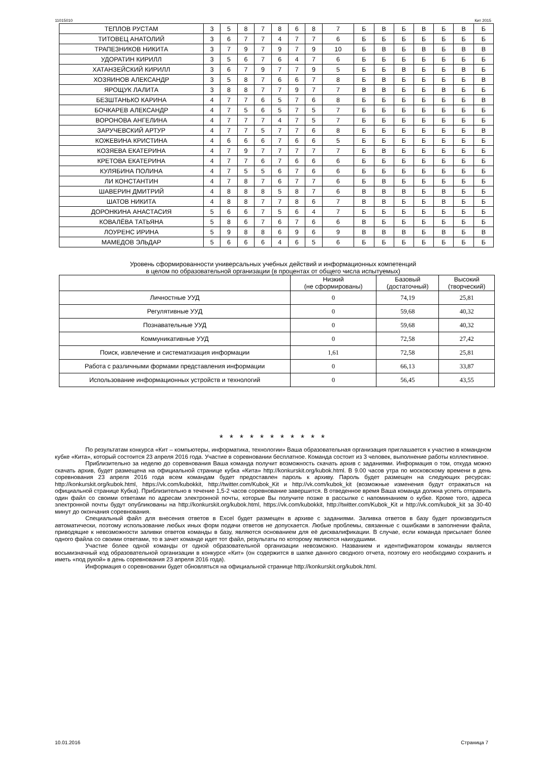11015010 Кит 2015
| ТЕПЛОВ РУСТАМ | 3 | 5 | 8 | 7 | 8 | 6 | 8 | 7 | Б | В | Б | В | Б | В | Б |
| ТИТОВЕЦ АНАТОЛИЙ | 3 | 6 | 7 | 7 | 4 | 7 | 7 | 6 | Б | Б | Б | Б | Б | Б | Б |
| ТРАПЕЗНИКОВ НИКИТА | 3 | 7 | 9 | 7 | 9 | 7 | 9 | 10 | Б | В | Б | В | Б | В | В |
| УДОРАТИН КИРИЛЛ | 3 | 5 | 6 | 7 | 6 | 4 | 7 | 6 | Б | Б | Б | Б | Б | Б | Б |
| ХАТАНЗЕЙСКИЙ КИРИЛЛ | 3 | 6 | 7 | 9 | 7 | 7 | 9 | 5 | Б | Б | В | Б | Б | В | Б |
| ХОЗЯИНОВ АЛЕКСАНДР | 3 | 5 | 8 | 7 | 6 | 6 | 7 | 8 | Б | В | Б | Б | Б | Б | В |
| ЯРОЩУК ЛАЛИТА | 3 | 8 | 8 | 7 | 7 | 9 | 7 | 7 | В | В | Б | Б | В | Б | Б |
| БЕЗШТАНЬКО КАРИНА | 4 | 7 | 7 | 6 | 5 | 7 | 6 | 8 | Б | Б | Б | Б | Б | Б | В |
| БОЧКАРЕВ АЛЕКСАНДР | 4 | 7 | 5 | 6 | 5 | 7 | 5 | 7 | Б | Б | Б | Б | Б | Б | Б |
| ВОРОНОВА АНГЕЛИНА | 4 | 7 | 7 | 7 | 4 | 7 | 5 | 7 | Б | Б | Б | Б | Б | Б | Б |
| ЗАРУЧЕВСКИЙ АРТУР | 4 | 7 | 7 | 5 | 7 | 7 | 6 | 8 | Б | Б | Б | Б | Б | Б | В |
| КОЖЕВИНА КРИСТИНА | 4 | 6 | 6 | 6 | 7 | 6 | 6 | 5 | Б | Б | Б | Б | Б | Б | Б |
| КОЗЯЕВА ЕКАТЕРИНА | 4 | 7 | 9 | 7 | 7 | 7 | 7 | 7 | Б | В | Б | Б | Б | Б | Б |
| КРЕТОВА ЕКАТЕРИНА | 4 | 7 | 7 | 6 | 7 | 6 | 6 | 6 | Б | Б | Б | Б | Б | Б | Б |
| КУЛЯБИНА ПОЛИНА | 4 | 7 | 5 | 5 | 6 | 7 | 6 | 6 | Б | Б | Б | Б | Б | Б | Б |
| ЛИ КОНСТАНТИН | 4 | 7 | 8 | 7 | 6 | 7 | 7 | 6 | Б | В | Б | Б | Б | Б | Б |
| ШАВЕРИН ДМИТРИЙ | 4 | 8 | 8 | 8 | 5 | 8 | 7 | 6 | В | В | В | Б | В | Б | Б |
| ШАТОВ НИКИТА | 4 | 8 | 8 | 7 | 7 | 8 | 6 | 7 | В | В | Б | Б | В | Б | Б |
| ДОРОНКИНА АНАСТАСИЯ | 5 | 6 | 6 | 7 | 5 | 6 | 4 | 7 | Б | Б | Б | Б | Б | Б | Б |
| КОВАЛЁВА ТАТЬЯНА | 5 | 8 | 6 | 7 | 6 | 7 | 6 | 6 | В | Б | Б | Б | Б | Б | Б |
| ЛОУРЕНС ИРИНА | 5 | 9 | 8 | 8 | 6 | 9 | 6 | 9 | В | В | В | Б | В | Б | В |
| МАМЕДОВ ЭЛЬДАР | 5 | 6 | 6 | 6 | 4 | 6 | 5 | 6 | Б | Б | Б | Б | Б | Б | Б |
Уровень сформированности универсальных учебных действий и информационных компетенций
в целом по образовательной организации (в процентах от общего числа испытуемых)
| | Низкий (не сформированы) | Базовый (достаточный) | Высокий (творческий) |
| --- | --- | --- | --- |
| Личностные УУД | 0 | 74,19 | 25,81 |
| Регулятивные УУД | 0 | 59,68 | 40,32 |
| Познавательные УУД | 0 | 59,68 | 40,32 |
| Коммуникативные УУД | 0 | 72,58 | 27,42 |
| Поиск, извлечение и систематизация информации | 1,61 | 72,58 | 25,81 |
| Работа с различными формами представления информации | 0 | 66,13 | 33,87 |
| Использование информационных устройств и технологий | 0 | 56,45 | 43,55 |
* * * * * * * * * * *
По результатам конкурса «Кит – компьютеры, информатика, технологии» Ваша образовательная организация приглашается к участию в командном кубке «Кита», который состоится 23 апреля 2016 года. Участие в соревновании бесплатное. Команда состоит из 3 человек, выполнение работы коллективное.
Приблизительно за неделю до соревнования Ваша команда получит возможность скачать архив с заданиями. Информация о том, откуда можно скачать архив, будет размещена на официальной странице кубка «Кита» http://konkurskit.org/kubok.html. В 9.00 часов утра по московскому времени в день соревнования 23 апреля 2016 года всем командам будет предоставлен пароль к архиву. Пароль будет размещен на следующих ресурсах: http://konkurskit.org/kubok.html, https://vk.com/kubokkit, http://twitter.com/Kubok_Kit и http://vk.com/kubok_kit (возможные изменения будут отражаться на официальной странице Кубка). Приблизительно в течение 1,5-2 часов соревнование завершится. В отведенное время Ваша команда должна успеть отправить один файл со своими ответами по адресам электронной почты, которые Вы получите позже в рассылке с напоминанием о кубке. Кроме того, адреса электронной почты будут опубликованы на http://konkurskit.org/kubok.html, https://vk.com/kubokkit, http://twitter.com/Kubok_Kit и http://vk.com/kubok_kit за 30-40 минут до окончания соревнования.
Специальный файл для внесения ответов в Excel будет размещен в архиве с заданиями. Заливка ответов в базу будет производиться автоматически, поэтому использование любых иных форм подачи ответов не допускается. Любые проблемы, связанные с ошибками в заполнении файла, приводящие к невозможности заливки ответов команды в базу, являются основанием для её дисквалификации. В случае, если команда присылает более одного файла со своими ответами, то в зачет команде идет тот файл, результаты по которому являются наихудшими.
Участие более одной команды от одной образовательной организации невозможно. Названием и идентификатором команды является восьмизначный код образовательной организации в конкурсе «Кит» (он содержится в шапке данного сводного отчета, поэтому его необходимо сохранить и иметь «под рукой» в день соревнования 23 апреля 2016 года).
Информация о соревновании будет обновляться на официальной странице http://konkurskit.org/kubok.html.
10.01.2016 Страница 7